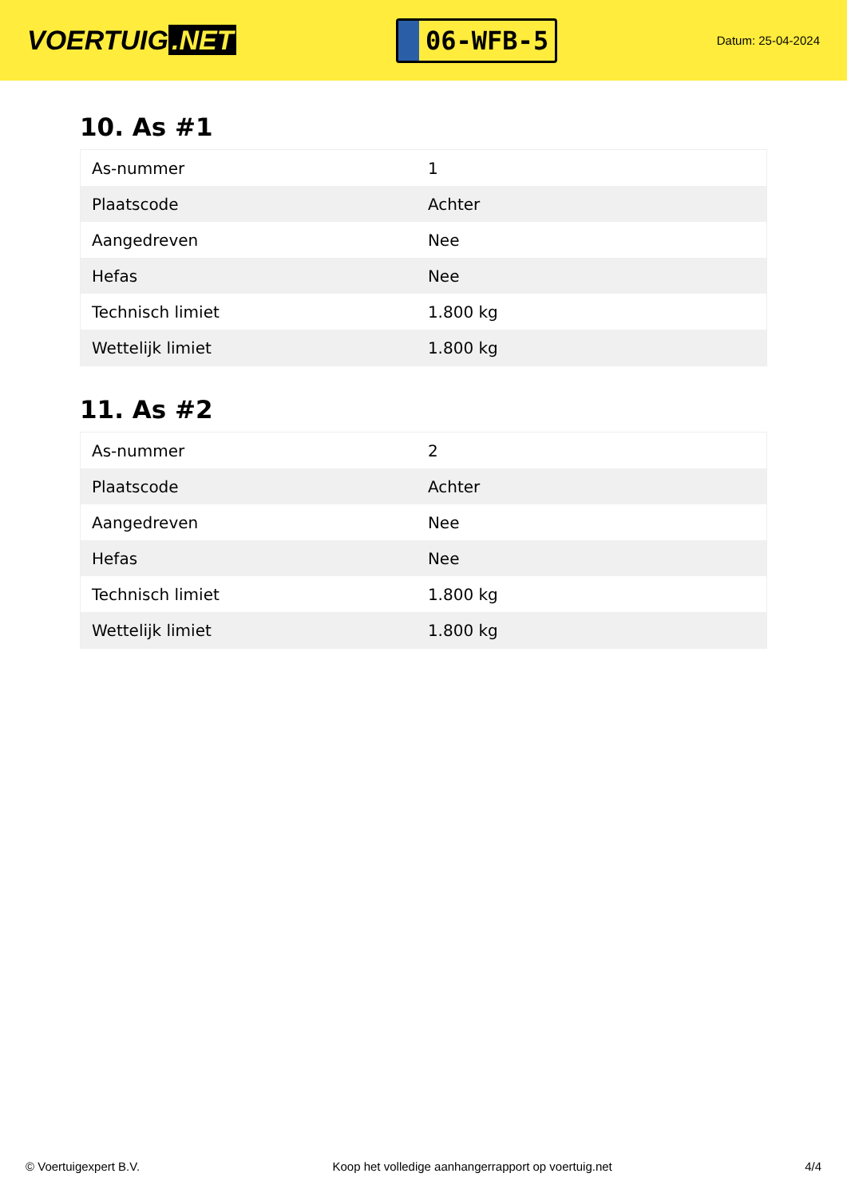VOERTUIG.NET
06-WFB-5
Datum: 25-04-2024
10. As #1
| As-nummer | 1 |
| Plaatscode | Achter |
| Aangedreven | Nee |
| Hefas | Nee |
| Technisch limiet | 1.800 kg |
| Wettelijk limiet | 1.800 kg |
11. As #2
| As-nummer | 2 |
| Plaatscode | Achter |
| Aangedreven | Nee |
| Hefas | Nee |
| Technisch limiet | 1.800 kg |
| Wettelijk limiet | 1.800 kg |
© Voertuigexpert B.V. Koop het volledige aanhangerrapport op voertuig.net 4/4